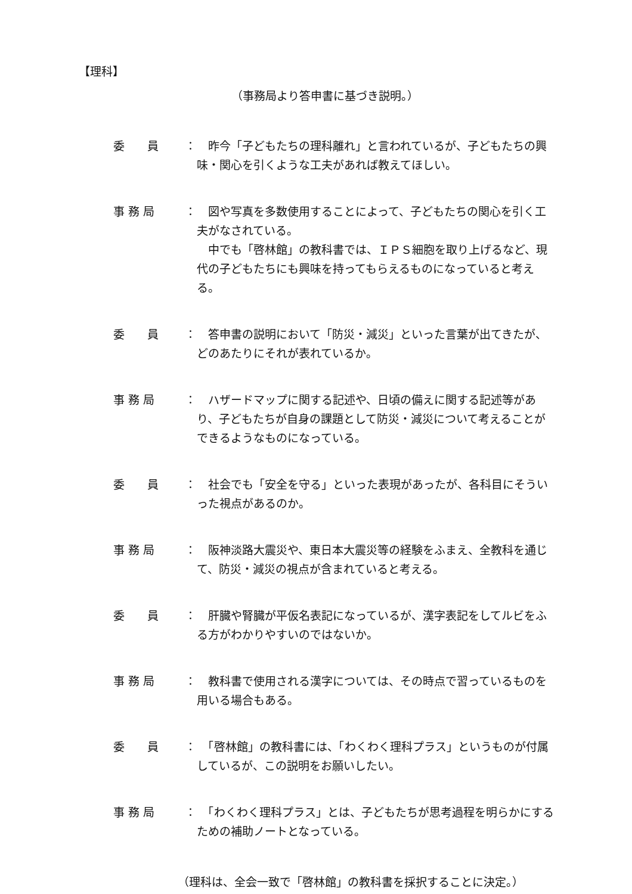【理科】
（事務局より答申書に基づき説明。）
委　　員 ： 　昨今「子どもたちの理科離れ」と言われているが、子どもたちの興味・関心を引くような工夫があれば教えてほしい。
事 務 局 ： 　図や写真を多数使用することによって、子どもたちの関心を引く工夫がなされている。
　中でも「啓林館」の教科書では、ＩＰＳ細胞を取り上げるなど、現代の子どもたちにも興味を持ってもらえるものになっていると考える。
委　　員 ： 　答申書の説明において「防災・減災」といった言葉が出てきたが、どのあたりにそれが表れているか。
事 務 局 ： 　ハザードマップに関する記述や、日頃の備えに関する記述等があり、子どもたちが自身の課題として防災・減災について考えることができるようなものになっている。
委　　員 ： 　社会でも「安全を守る」といった表現があったが、各科目にそういった視点があるのか。
事 務 局 ： 　阪神淡路大震災や、東日本大震災等の経験をふまえ、全教科を通じて、防災・減災の視点が含まれていると考える。
委　　員 ： 　肝臓や腎臓が平仮名表記になっているが、漢字表記をしてルビをふる方がわかりやすいのではないか。
事 務 局 ： 　教科書で使用される漢字については、その時点で習っているものを用いる場合もある。
委　　員 ： 　「啓林館」の教科書には、「わくわく理科プラス」というものが付属しているが、この説明をお願いしたい。
事 務 局 ： 　「わくわく理科プラス」とは、子どもたちが思考過程を明らかにするための補助ノートとなっている。
（理科は、全会一致で「啓林館」の教科書を採択することに決定。）